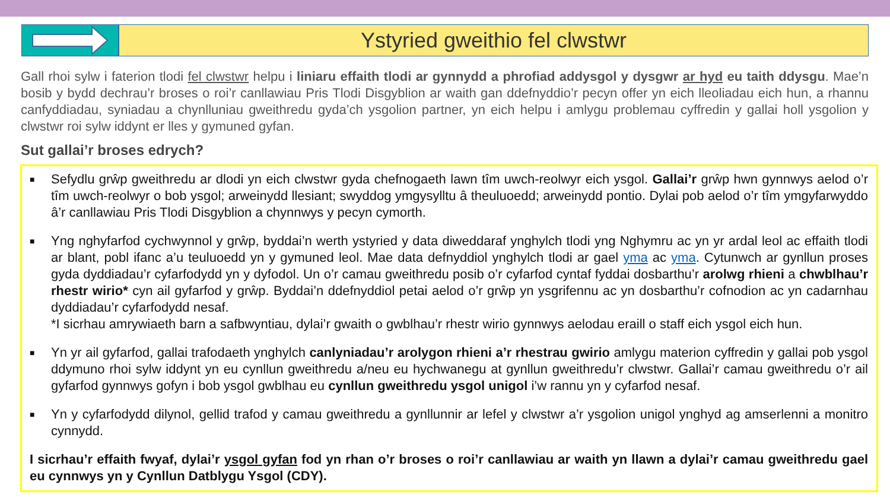Ystyried gweithio fel clwstwr
Gall rhoi sylw i faterion tlodi fel clwstwr helpu i liniaru effaith tlodi ar gynnydd a phrofiad addysgol y dysgwr ar hyd eu taith ddysgu. Mae’n bosib y bydd dechrau’r broses o roi’r canllawiau Pris Tlodi Disgyblion ar waith gan ddefnyddio’r pecyn offer yn eich lleoliadau eich hun, a rhannu canfyddiadau, syniadau a chynlluniau gweithredu gyda’ch ysgolion partner, yn eich helpu i amlygu problemau cyffredin y gallai holl ysgolion y clwstwr roi sylw iddynt er lles y gymuned gyfan.
Sut gallai’r broses edrych?
■ Sefydlu grŵp gweithredu ar dlodi yn eich clwstwr gyda chefnogaeth lawn tîm uwch-reolwyr eich ysgol. Gallai’r grŵp hwn gynnwys aelod o’r tîm uwch-reolwyr o bob ysgol; arweinydd llesiant; swyddog ymgysylltu â theuluoedd; arweinydd pontio. Dylai pob aelod o’r tîm ymgyfarwyddo â’r canllawiau Pris Tlodi Disgyblion a chynnwys y pecyn cymorth.
■ Yng nghyfarfod cychwynnol y grŵp, byddai’n werth ystyried y data diweddaraf ynghylch tlodi yng Nghymru ac yn yr ardal leol ac effaith tlodi ar blant, pobl ifanc a’u teuluoedd yn y gymuned leol. Mae data defnyddiol ynghylch tlodi ar gael yma ac yma. Cytunwch ar gynllun proses gyda dyddiadau’r cyfarfodydd yn y dyfodol. Un o’r camau gweithredu posib o’r cyfarfod cyntaf fyddai dosbarthu’r arolwg rhieni a chwblhau’r rhestr wirio* cyn ail gyfarfod y grŵp. Byddai’n ddefnyddiol petai aelod o’r grŵp yn ysgrifennu ac yn dosbarthu’r cofnodion ac yn cadarnhau dyddiadau’r cyfarfodydd nesaf.
*I sicrhau amrywiaeth barn a safbwyntiau, dylai’r gwaith o gwblhau’r rhestr wirio gynnwys aelodau eraill o staff eich ysgol eich hun.
■ Yn yr ail gyfarfod, gallai trafodaeth ynghylch canlyniadau’r arolygon rhieni a’r rhestrau gwirio amlygu materion cyffredin y gallai pob ysgol ddymuno rhoi sylw iddynt yn eu cynllun gweithredu a/neu eu hychwanegu at gynllun gweithredu’r clwstwr. Gallai’r camau gweithredu o’r ail gyfarfod gynnwys gofyn i bob ysgol gwblhau eu cynllun gweithredu ysgol unigol i’w rannu yn y cyfarfod nesaf.
■ Yn y cyfarfodydd dilynol, gellid trafod y camau gweithredu a gynllunnir ar lefel y clwstwr a’r ysgolion unigol ynghyd ag amserlenni a monitro cynnydd.
I sicrhau’r effaith fwyaf, dylai’r ysgol gyfan fod yn rhan o’r broses o roi’r canllawiau ar waith yn llawn a dylai’r camau gweithredu gael eu cynnwys yn y Cynllun Datblygu Ysgol (CDY).